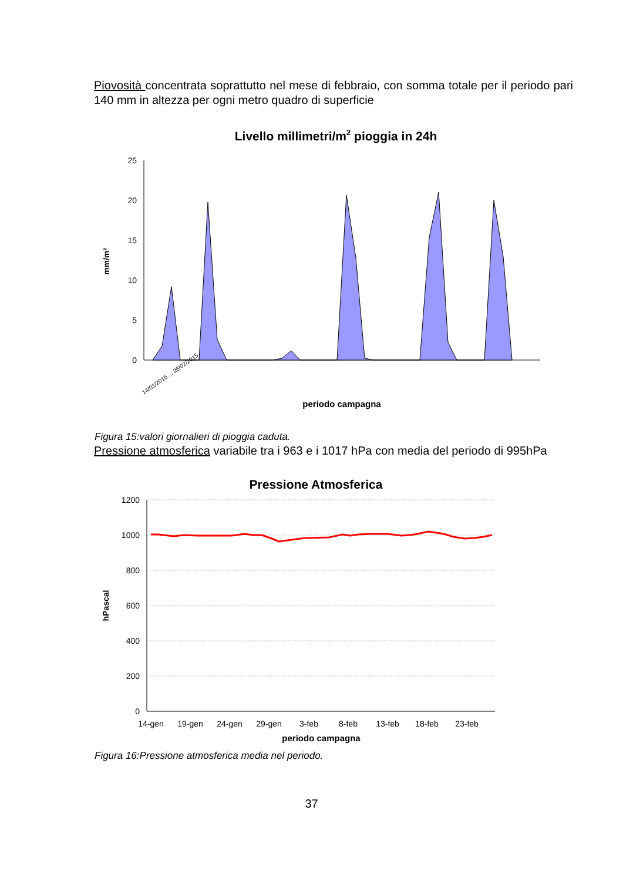Piovosità concentrata soprattutto nel mese di febbraio, con somma totale per il periodo pari 140 mm in altezza per ogni metro quadro di superficie
Livello millimetri/m2 pioggia in 24h
0
5
10
15
20
25
mm/m²
periodo campagna
14/01/2015 ... 26/02/2015
Figura 15:valori giornalieri di pioggia caduta.
Pressione atmosferica variabile tra i 963 e i 1017 hPa con media del periodo di 995hPa
Pressione Atmosferica
0
200
400
600
800
1000
1200
14-gen
19-gen
24-gen
29-gen
3-feb
8-feb
13-feb
18-feb
23-feb
periodo campagna
hPascal
Figura 16:Pressione atmosferica media nel periodo.
37